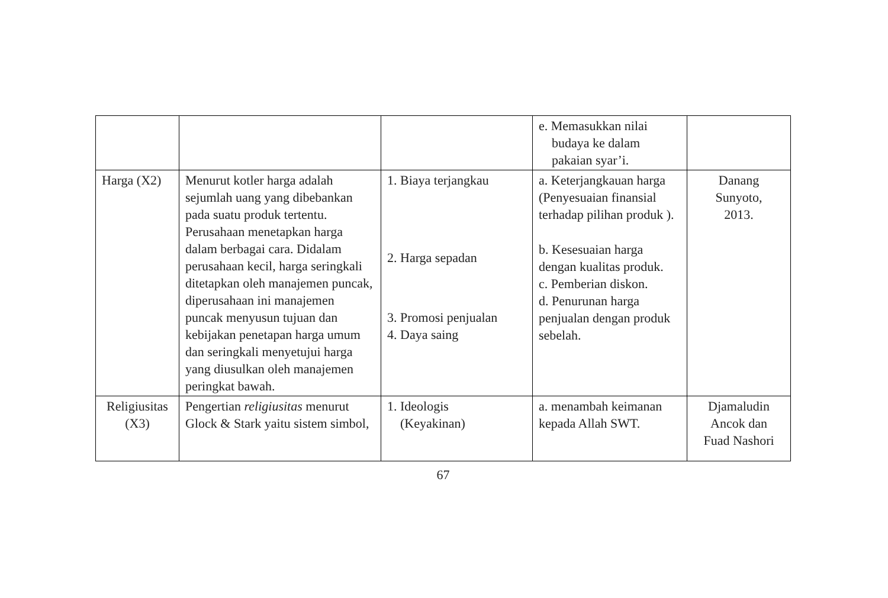| | | | e. Memasukkan nilai budaya ke dalam pakaian syar’i. | |
| Harga (X2) | Menurut kotler harga adalah sejumlah uang yang dibebankan pada suatu produk tertentu. Perusahaan menetapkan harga dalam berbagai cara. Didalam perusahaan kecil, harga seringkali ditetapkan oleh manajemen puncak, diperusahaan ini manajemen puncak menyusun tujuan dan kebijakan penetapan harga umum dan seringkali menyetujui harga yang diusulkan oleh manajemen peringkat bawah. | 1. Biaya terjangkau 2. Harga sepadan 3. Promosi penjualan 4. Daya saing | a. Keterjangkauan harga (Penyesuaian finansial terhadap pilihan produk ). b. Kesesuaian harga dengan kualitas produk. c. Pemberian diskon. d. Penurunan harga penjualan dengan produk sebelah. | Danang Sunyoto, 2013. |
| Religiusitas (X3) | Pengertian religiusitas menurut Glock & Stark yaitu sistem simbol, | 1. Ideologis (Keyakinan) | a. menambah keimanan kepada Allah SWT. | Djamaludin Ancok dan Fuad Nashori |
67